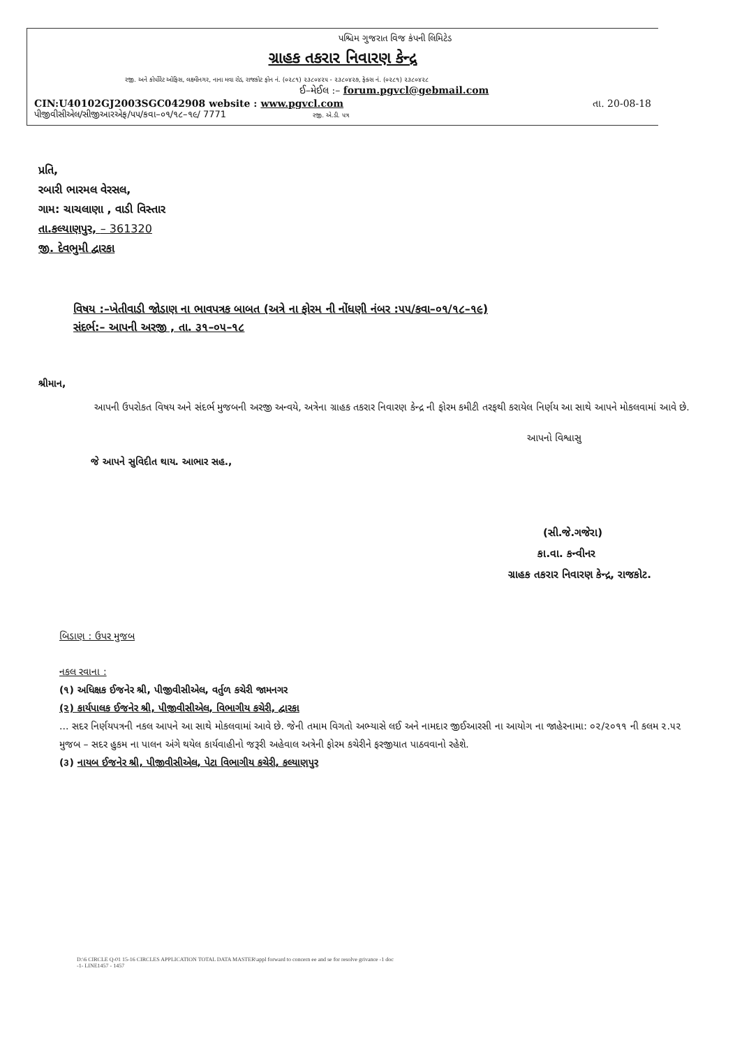પશ્ચિમ ગુજરાત વિજ કંપની લિમિટેડ
ગ્રાહક તકરાર નિવારણ કેન્દ્ર
રજી. અને કોર્પોરેટ ઓફિસ, લક્ષ્મીનગર, નાના મવા રોડ, રાજકોટ ફોન નં. (૦૨૮૧) ૨૩૮૦૪૨૫ - ૨૩૮૦૪૨૭, ફેક્સ નં. (૦૨૮૧) ૨૩૮૦૪૨૮
ઈ–મેઈલ :– forum.pgvcl@gebmail.com
CIN:U40102GJ2003SGC042908 website : www.pgvcl.com તા. 20-08-18
પીજીવીસીએલ/સીજીઆરએફ/૫૫/કવા–૦૧/૧૮–૧૯/ 7771 રજી. એ.ડી. પત્ર
પ્રતિ,
રબારી ભારમલ વેરસલ,
ગામ: ચાચલાણા , વાડી વિસ્તાર
તા.કલ્યાણપુર, – 361320
જી. દેવભુમી દ્વારકા
વિષય :–ખેતીવાડી જોડાણ ના ભાવપત્રક બાબત (અત્રે ના ફોરમ ની નોંધણી નંબર :૫૫/કવા–૦૧/૧૮–૧૯)
સંદર્ભ:– આપની અરજી , તા. ૩૧–૦૫–૧૮
શ્રીમાન,
આપની ઉપરોકત વિષય અને સંદર્ભ મુજબની અરજી અન્વયે, અત્રેના ગ્રાહક તકરાર નિવારણ કેન્દ્ર ની ફોરમ કમીટી તરફથી કરાયેલ નિર્ણય આ સાથે આપને મોકલવામાં આવે છે.
આપનો વિશ્વાસુ
જે આપને સુવિદીત થાય. આભાર સહ.,
(સી.જે.ગજેરા)
કા.વા. કન્વીનર
ગ્રાહક તકરાર નિવારણ કેન્દ્ર, રાજકોટ.
બિડાણ : ઉપર મુજબ
નકલ રવાના :
(૧) અધિક્ષક ઈજનેર શ્રી, પીજીવીસીએલ, વર્તુળ કચેરી જામનગર
(૨) કાર્યપાલક ઈજનેર શ્રી, પીજીવીસીએલ, વિભાગીય કચેરી, દ્વારકા
... સદર નિર્ણયપત્રની નકલ આપને આ સાથે મોકલવામાં આવે છે. જેની તમામ વિગતો અભ્યાસે લઈ અને નામદાર જીઈઆરસી ના આયોગ ના જાહેરનામા: ૦૨/૨૦૧૧ ની કલમ ૨.૫૨ મુજબ – સદર હુકમ ના પાલન અંગે થયેલ કાર્યવાહીનો જરૂરી અહેવાલ અત્રેની ફોરમ કચેરીને ફરજીયાત પાઠવવાનો રહેશે.
(૩) નાયબ ઈજનેર શ્રી, પીજીવીસીએલ, પેટા વિભાગીય કચેરી, કલ્યાણપુર
D:\6 CIRCLE Q-01 15-16 CIRCLES APPLICATION TOTAL DATA MASTER\appl forward to concern ee and se for resolve grivance -1 doc
-1- LINE1457 - 1457